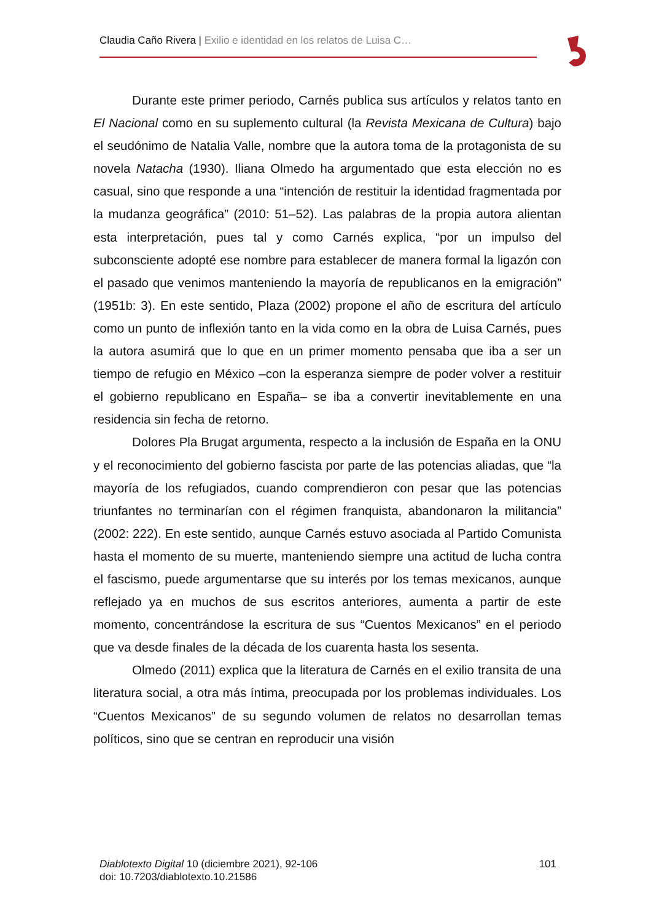Claudia Caño Rivera | Exilio e identidad en los relatos de Luisa C…
Durante este primer periodo, Carnés publica sus artículos y relatos tanto en El Nacional como en su suplemento cultural (la Revista Mexicana de Cultura) bajo el seudónimo de Natalia Valle, nombre que la autora toma de la protagonista de su novela Natacha (1930). Iliana Olmedo ha argumentado que esta elección no es casual, sino que responde a una “intención de restituir la identidad fragmentada por la mudanza geográfica” (2010: 51–52). Las palabras de la propia autora alientan esta interpretación, pues tal y como Carnés explica, “por un impulso del subconsciente adopté ese nombre para establecer de manera formal la ligazón con el pasado que venimos manteniendo la mayoría de republicanos en la emigración” (1951b: 3). En este sentido, Plaza (2002) propone el año de escritura del artículo como un punto de inflexión tanto en la vida como en la obra de Luisa Carnés, pues la autora asumirá que lo que en un primer momento pensaba que iba a ser un tiempo de refugio en México –con la esperanza siempre de poder volver a restituir el gobierno republicano en España– se iba a convertir inevitablemente en una residencia sin fecha de retorno.
Dolores Pla Brugat argumenta, respecto a la inclusión de España en la ONU y el reconocimiento del gobierno fascista por parte de las potencias aliadas, que “la mayoría de los refugiados, cuando comprendieron con pesar que las potencias triunfantes no terminarían con el régimen franquista, abandonaron la militancia” (2002: 222). En este sentido, aunque Carnés estuvo asociada al Partido Comunista hasta el momento de su muerte, manteniendo siempre una actitud de lucha contra el fascismo, puede argumentarse que su interés por los temas mexicanos, aunque reflejado ya en muchos de sus escritos anteriores, aumenta a partir de este momento, concentrándose la escritura de sus “Cuentos Mexicanos” en el periodo que va desde finales de la década de los cuarenta hasta los sesenta.
Olmedo (2011) explica que la literatura de Carnés en el exilio transita de una literatura social, a otra más íntima, preocupada por los problemas individuales. Los “Cuentos Mexicanos” de su segundo volumen de relatos no desarrollan temas políticos, sino que se centran en reproducir una visión
101 Diablotexto Digital 10 (diciembre 2021), 92-106
doi: 10.7203/diablotexto.10.21586